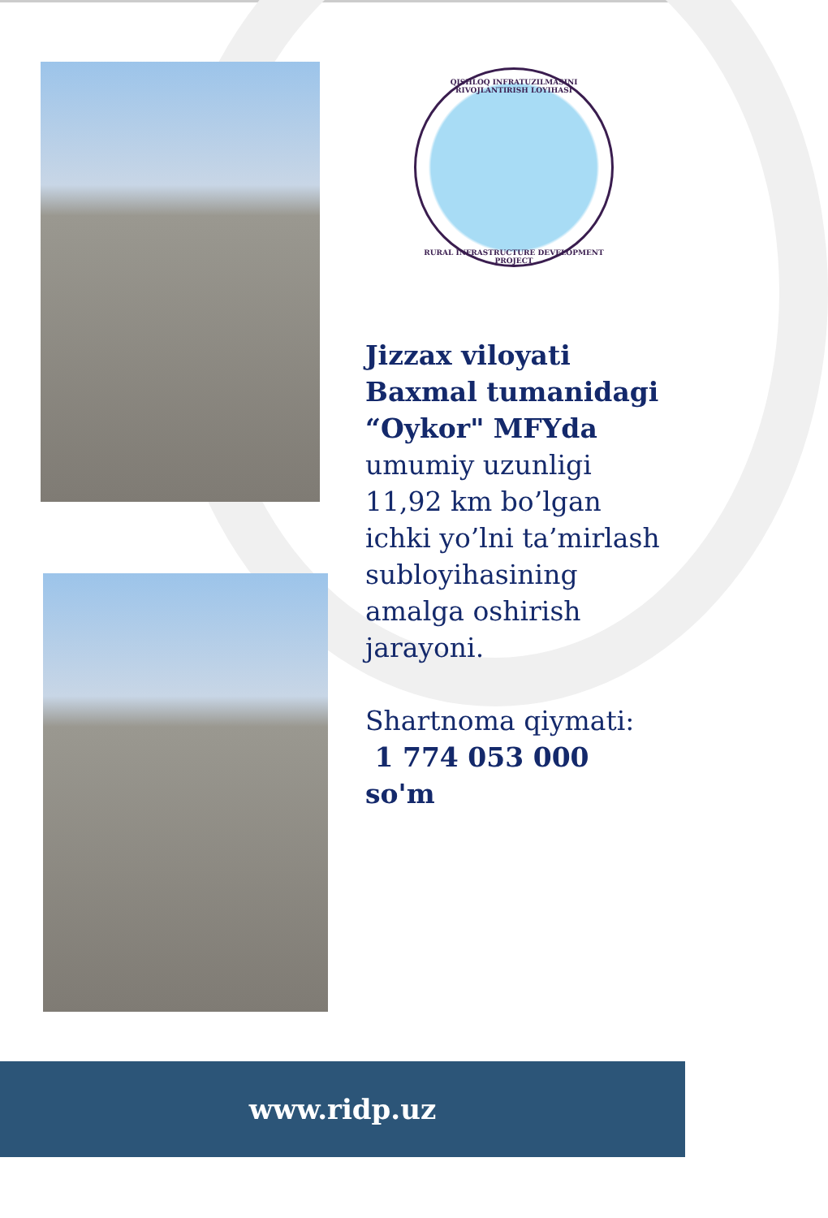QISHLOQ INFRATUZILMASINI RIVOJLANTIRISH LOYIHASI
RURAL INFRASTRUCTURE DEVELOPMENT PROJECT
Jizzax viloyati Baxmal tumanidagi “Oykor" MFYda
umumiy uzunligi 11,92 km bo’lgan ichki yo’lni ta’mirlash subloyihasining amalga oshirish jarayoni.
Shartnoma qiymati:
1 774 053 000 so'm
www.ridp.uz